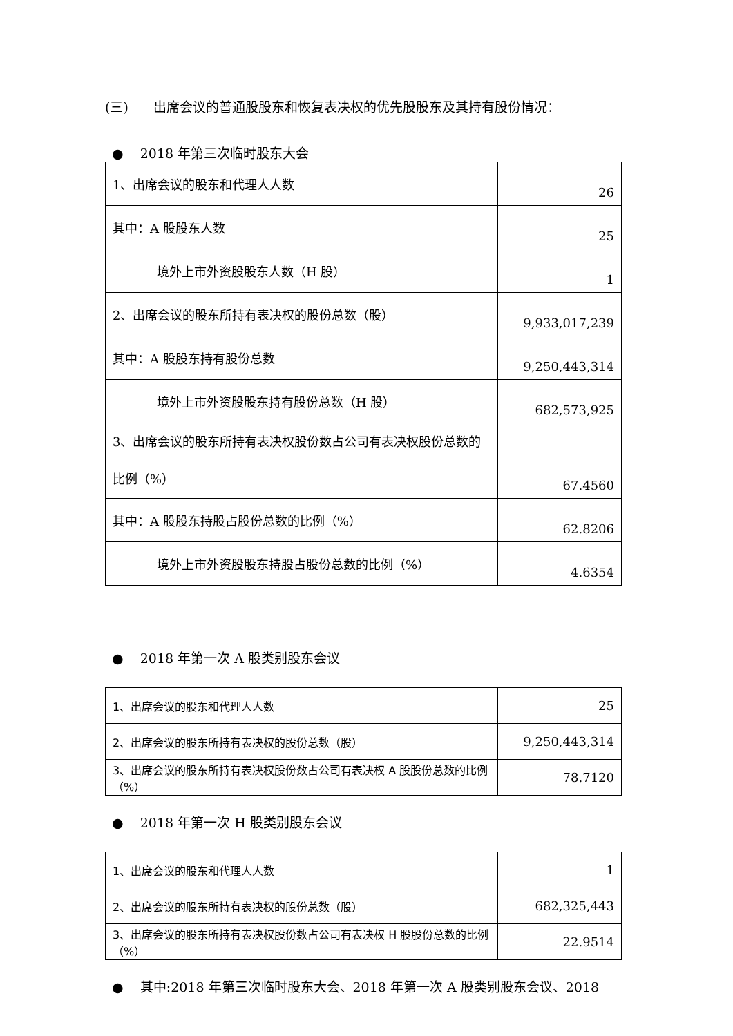(三) 出席会议的普通股股东和恢复表决权的优先股股东及其持有股份情况：
● 2018 年第三次临时股东大会
| 1、出席会议的股东和代理人人数 | 26 |
| 其中：A 股股东人数 | 25 |
| 境外上市外资股股东人数（H 股） | 1 |
| 2、出席会议的股东所持有表决权的股份总数（股） | 9,933,017,239 |
| 其中：A 股股东持有股份总数 | 9,250,443,314 |
| 境外上市外资股股东持有股份总数（H 股） | 682,573,925 |
| 3、出席会议的股东所持有表决权股份数占公司有表决权股份总数的比例（%） | 67.4560 |
| 其中：A 股股东持股占股份总数的比例（%） | 62.8206 |
| 境外上市外资股股东持股占股份总数的比例（%） | 4.6354 |
● 2018 年第一次 A 股类别股东会议
| 1、出席会议的股东和代理人人数 | 25 |
| 2、出席会议的股东所持有表决权的股份总数（股） | 9,250,443,314 |
| 3、出席会议的股东所持有表决权股份数占公司有表决权 A 股股份总数的比例（%） | 78.7120 |
● 2018 年第一次 H 股类别股东会议
| 1、出席会议的股东和代理人人数 | 1 |
| 2、出席会议的股东所持有表决权的股份总数（股） | 682,325,443 |
| 3、出席会议的股东所持有表决权股份数占公司有表决权 H 股股份总数的比例（%） | 22.9514 |
● 其中:2018 年第三次临时股东大会、2018 年第一次 A 股类别股东会议、2018